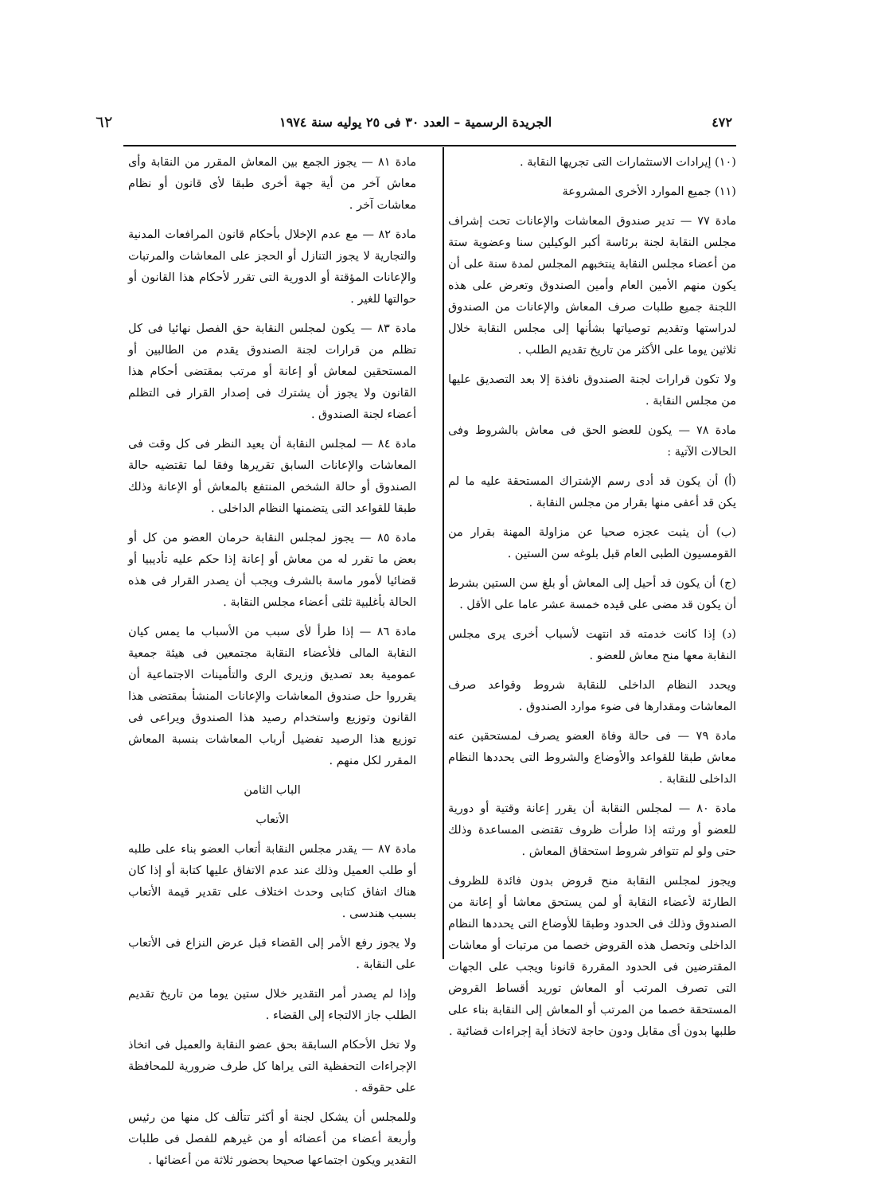٦٢ ٤٧٢ الجريدة الرسمية – العدد ٣٠ فى ٢٥ يوليه سنة ١٩٧٤
(١٠) إيرادات الاستثمارات التى تجريها النقابة .
(١١) جميع الموارد الأخرى المشروعة
مادة ٧٧ — تدير صندوق المعاشات والإعانات تحت إشراف مجلس النقابة لجنة برئاسة أكبر الوكيلين سنا وعضوية ستة من أعضاء مجلس النقابة ينتخبهم المجلس لمدة سنة على أن يكون منهم الأمين العام وأمين الصندوق وتعرض على هذه اللجنة جميع طلبات صرف المعاش والإعانات من الصندوق لدراستها وتقديم توصياتها بشأنها إلى مجلس النقابة خلال ثلاثين يوما على الأكثر من تاريخ تقديم الطلب .
ولا تكون قرارات لجنة الصندوق نافذة إلا بعد التصديق عليها من مجلس النقابة .
مادة ٧٨ — يكون للعضو الحق فى معاش بالشروط وفى الحالات الآتية :
(أ) أن يكون قد أدى رسم الإشتراك المستحقة عليه ما لم يكن قد أعفى منها بقرار من مجلس النقابة .
(ب) أن يثبت عجزه صحيا عن مزاولة المهنة بقرار من القومسيون الطبى العام قبل بلوغه سن الستين .
(ج) أن يكون قد أحيل إلى المعاش أو بلغ سن الستين بشرط أن يكون قد مضى على قيده خمسة عشر عاما على الأقل .
(د) إذا كانت خدمته قد انتهت لأسباب أخرى يرى مجلس النقابة معها منح معاش للعضو .
ويحدد النظام الداخلى للنقابة شروط وقواعد صرف المعاشات ومقدارها فى ضوء موارد الصندوق .
مادة ٧٩ — فى حالة وفاة العضو يصرف لمستحقين عنه معاش طبقا للقواعد والأوضاع والشروط التى يحددها النظام الداخلى للنقابة .
مادة ٨٠ — لمجلس النقابة أن يقرر إعانة وقتية أو دورية للعضو أو ورثته إذا طرأت ظروف تقتضى المساعدة وذلك حتى ولو لم تتوافر شروط استحقاق المعاش .
ويجوز لمجلس النقابة منح قروض بدون فائدة للظروف الطارئة لأعضاء النقابة أو لمن يستحق معاشا أو إعانة من الصندوق وذلك فى الحدود وطبقا للأوضاع التى يحددها النظام الداخلى وتحصل هذه القروض خصما من مرتبات أو معاشات المقترضين فى الحدود المقررة قانونا ويجب على الجهات التى تصرف المرتب أو المعاش توريد أقساط القروض المستحقة خصما من المرتب أو المعاش إلى النقابة بناء على طلبها بدون أى مقابل ودون حاجة لاتخاذ أية إجراءات قضائية .
مادة ٨١ — يجوز الجمع بين المعاش المقرر من النقابة وأى معاش آخر من أية جهة أخرى طبقا لأى قانون أو نظام معاشات آخر .
مادة ٨٢ — مع عدم الإخلال بأحكام قانون المرافعات المدنية والتجارية لا يجوز التنازل أو الحجز على المعاشات والمرتبات والإعانات المؤقتة أو الدورية التى تقرر لأحكام هذا القانون أو حوالتها للغير .
مادة ٨٣ — يكون لمجلس النقابة حق الفصل نهائيا فى كل تظلم من قرارات لجنة الصندوق يقدم من الطالبين أو المستحقين لمعاش أو إعانة أو مرتب بمقتضى أحكام هذا القانون ولا يجوز أن يشترك فى إصدار القرار فى التظلم أعضاء لجنة الصندوق .
مادة ٨٤ — لمجلس النقابة أن يعيد النظر فى كل وقت فى المعاشات والإعانات السابق تقريرها وفقا لما تقتضيه حالة الصندوق أو حالة الشخص المنتفع بالمعاش أو الإعانة وذلك طبقا للقواعد التى يتضمنها النظام الداخلى .
مادة ٨٥ — يجوز لمجلس النقابة حرمان العضو من كل أو بعض ما تقرر له من معاش أو إعانة إذا حكم عليه تأديبيا أو قضائيا لأمور ماسة بالشرف ويجب أن يصدر القرار فى هذه الحالة بأغلبية ثلثى أعضاء مجلس النقابة .
مادة ٨٦ — إذا طرأ لأى سبب من الأسباب ما يمس كيان النقابة المالى فلأعضاء النقابة مجتمعين فى هيئة جمعية عمومية بعد تصديق وزيرى الرى والتأمينات الاجتماعية أن يقرروا حل صندوق المعاشات والإعانات المنشأ بمقتضى هذا القانون وتوزيع واستخدام رصيد هذا الصندوق ويراعى فى توزيع هذا الرصيد تفضيل أرباب المعاشات بنسبة المعاش المقرر لكل منهم .
الباب الثامن
الأتعاب
مادة ٨٧ — يقدر مجلس النقابة أتعاب العضو بناء على طلبه أو طلب العميل وذلك عند عدم الاتفاق عليها كتابة أو إذا كان هناك اتفاق كتابى وحدث اختلاف على تقدير قيمة الأتعاب بسبب هندسى .
ولا يجوز رفع الأمر إلى القضاء قبل عرض النزاع فى الأتعاب على النقابة .
وإذا لم يصدر أمر التقدير خلال ستين يوما من تاريخ تقديم الطلب جاز الالتجاء إلى القضاء .
ولا تخل الأحكام السابقة بحق عضو النقابة والعميل فى اتخاذ الإجراءات التحفظية التى يراها كل طرف ضرورية للمحافظة على حقوقه .
وللمجلس أن يشكل لجنة أو أكثر تتألف كل منها من رئيس وأربعة أعضاء من أعضائه أو من غيرهم للفصل فى طلبات التقدير ويكون اجتماعها صحيحا بحضور ثلاثة من أعضائها .